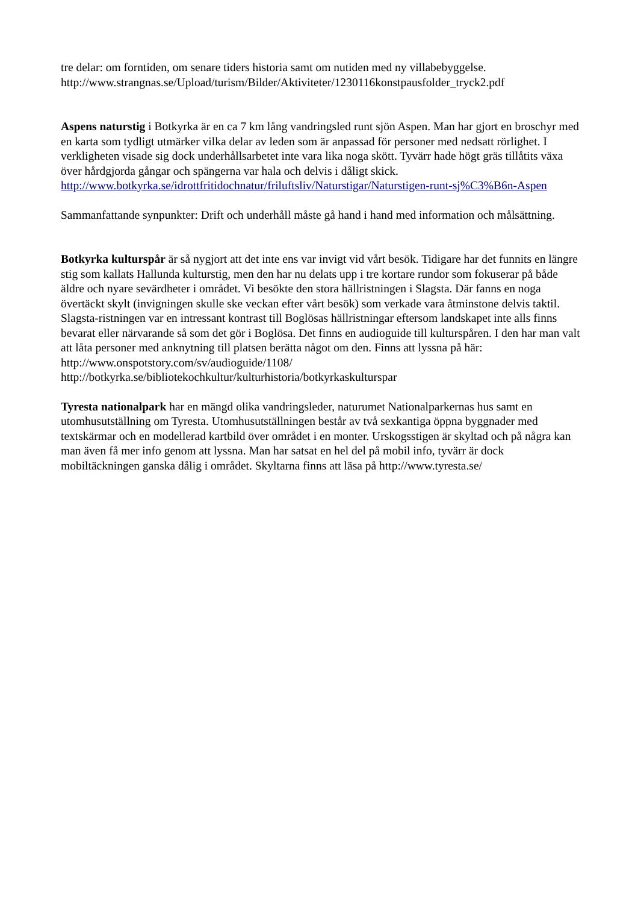tre delar: om forntiden, om senare tiders historia samt om nutiden med ny villabebyggelse.
http://www.strangnas.se/Upload/turism/Bilder/Aktiviteter/1230116konstpausfolder_tryck2.pdf
Aspens naturstig i Botkyrka är en ca 7 km lång vandringsled runt sjön Aspen. Man har gjort en broschyr med en karta som tydligt utmärker vilka delar av leden som är anpassad för personer med nedsatt rörlighet. I verkligheten visade sig dock underhållsarbetet inte vara lika noga skött. Tyvärr hade högt gräs tillåtits växa över hårdgjorda gångar och spängerna var hala och delvis i dåligt skick. http://www.botkyrka.se/idrottfritidochnatur/friluftsliv/Naturstigar/Naturstigen-runt-sj%C3%B6n-Aspen
Sammanfattande synpunkter: Drift och underhåll måste gå hand i hand med information och målsättning.
Botkyrka kulturspår är så nygjort att det inte ens var invigt vid vårt besök. Tidigare har det funnits en längre stig som kallats Hallunda kulturstig, men den har nu delats upp i tre kortare rundor som fokuserar på både äldre och nyare sevärdheter i området. Vi besökte den stora hällristningen i Slagsta. Där fanns en noga övertäckt skylt (invigningen skulle ske veckan efter vårt besök) som verkade vara åtminstone delvis taktil. Slagsta-ristningen var en intressant kontrast till Boglösas hällristningar eftersom landskapet inte alls finns bevarat eller närvarande så som det gör i Boglösa. Det finns en audioguide till kulturspåren. I den har man valt att låta personer med anknytning till platsen berätta något om den. Finns att lyssna på här:
http://www.onspotstory.com/sv/audioguide/1108/
http://botkyrka.se/bibliotekochkultur/kulturhistoria/botkyrkaskulturspar
Tyresta nationalpark har en mängd olika vandringsleder, naturumet Nationalparkernas hus samt en utomhusutställning om Tyresta. Utomhusutställningen består av två sexkantiga öppna byggnader med textskärmar och en modellerad kartbild över området i en monter. Urskogsstigen är skyltad och på några kan man även få mer info genom att lyssna. Man har satsat en hel del på mobil info, tyvärr är dock mobiltäckningen ganska dålig i området. Skyltarna finns att läsa på http://www.tyresta.se/